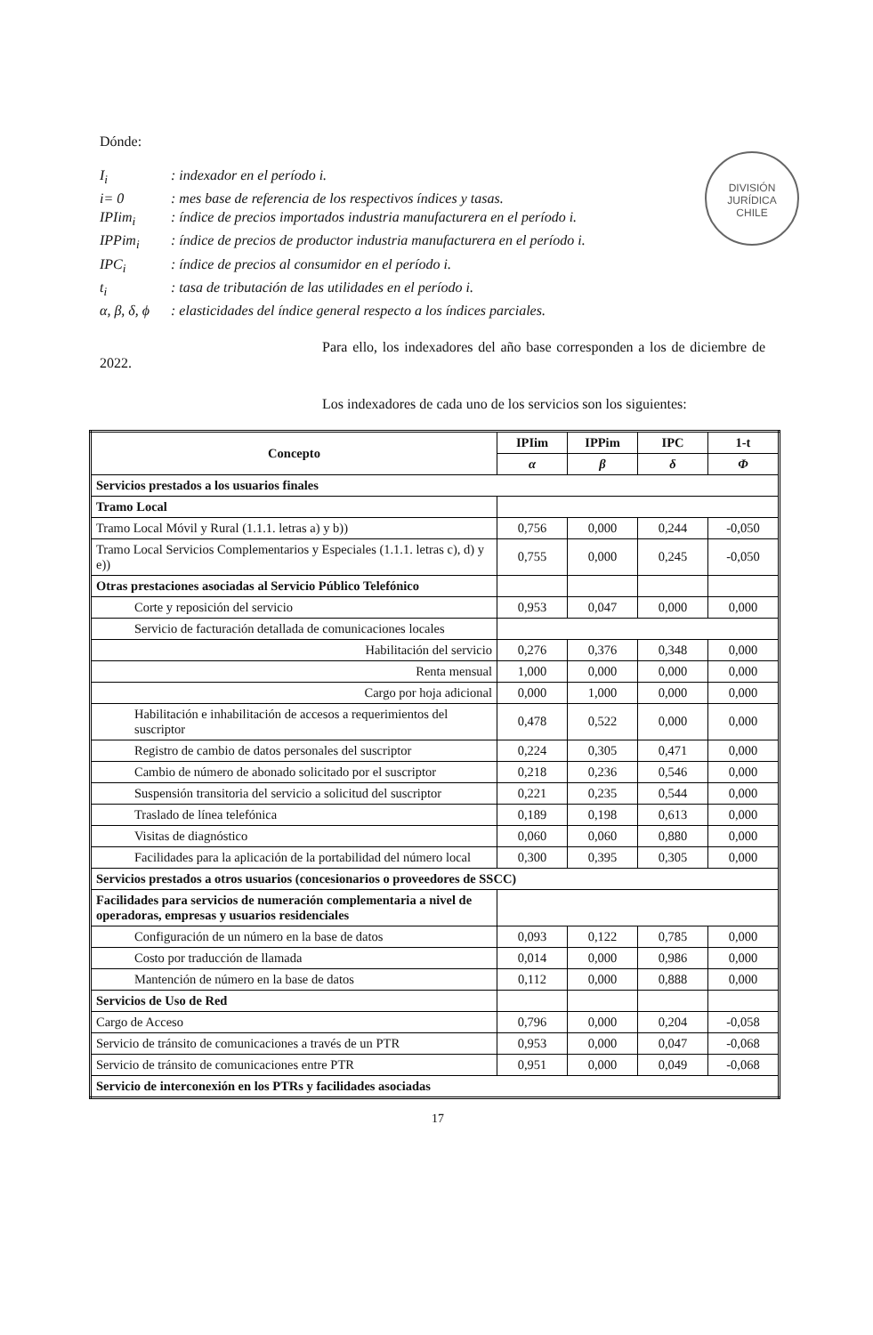DIVISIÓN
JURÍDICA
CHILE
Dónde:
I<sub>i</sub>: indexador en el período i.
i= 0: mes base de referencia de los respectivos índices y tasas.
IPIim<sub>i</sub>: índice de precios importados industria manufacturera en el período i.
IPPim<sub>i</sub>: índice de precios de productor industria manufacturera en el período i.
IPC<sub>i</sub>: índice de precios al consumidor en el período i.
t<sub>i</sub>: tasa de tributación de las utilidades en el período i.
α, β, δ, ϕ: elasticidades del índice general respecto a los índices parciales.
Para ello, los indexadores del año base corresponden a los de diciembre de 2022.
Los indexadores de cada uno de los servicios son los siguientes:
| Concepto | IPIim | IPPim | IPC | 1-t |
| --- | --- | --- | --- | --- |
| | α | β | δ | Φ |
| Servicios prestados a los usuarios finales | | | | |
| Tramo Local | | | | |
| Tramo Local Móvil y Rural (1.1.1. letras a) y b)) | 0,756 | 0,000 | 0,244 | -0,050 |
| Tramo Local Servicios Complementarios y Especiales (1.1.1. letras c), d) y e)) | 0,755 | 0,000 | 0,245 | -0,050 |
| Otras prestaciones asociadas al Servicio Público Telefónico | | | | |
| Corte y reposición del servicio | 0,953 | 0,047 | 0,000 | 0,000 |
| Servicio de facturación detallada de comunicaciones locales | | | | |
| Habilitación del servicio | 0,276 | 0,376 | 0,348 | 0,000 |
| Renta mensual | 1,000 | 0,000 | 0,000 | 0,000 |
| Cargo por hoja adicional | 0,000 | 1,000 | 0,000 | 0,000 |
| Habilitación e inhabilitación de accesos a requerimientos del suscriptor | 0,478 | 0,522 | 0,000 | 0,000 |
| Registro de cambio de datos personales del suscriptor | 0,224 | 0,305 | 0,471 | 0,000 |
| Cambio de número de abonado solicitado por el suscriptor | 0,218 | 0,236 | 0,546 | 0,000 |
| Suspensión transitoria del servicio a solicitud del suscriptor | 0,221 | 0,235 | 0,544 | 0,000 |
| Traslado de línea telefónica | 0,189 | 0,198 | 0,613 | 0,000 |
| Visitas de diagnóstico | 0,060 | 0,060 | 0,880 | 0,000 |
| Facilidades para la aplicación de la portabilidad del número local | 0,300 | 0,395 | 0,305 | 0,000 |
| Servicios prestados a otros usuarios (concesionarios o proveedores de SSCC) | | | | |
| Facilidades para servicios de numeración complementaria a nivel de operadoras, empresas y usuarios residenciales | | | | |
| Configuración de un número en la base de datos | 0,093 | 0,122 | 0,785 | 0,000 |
| Costo por traducción de llamada | 0,014 | 0,000 | 0,986 | 0,000 |
| Mantención de número en la base de datos | 0,112 | 0,000 | 0,888 | 0,000 |
| Servicios de Uso de Red | | | | |
| Cargo de Acceso | 0,796 | 0,000 | 0,204 | -0,058 |
| Servicio de tránsito de comunicaciones a través de un PTR | 0,953 | 0,000 | 0,047 | -0,068 |
| Servicio de tránsito de comunicaciones entre PTR | 0,951 | 0,000 | 0,049 | -0,068 |
| Servicio de interconexión en los PTRs y facilidades asociadas | | | | |
17